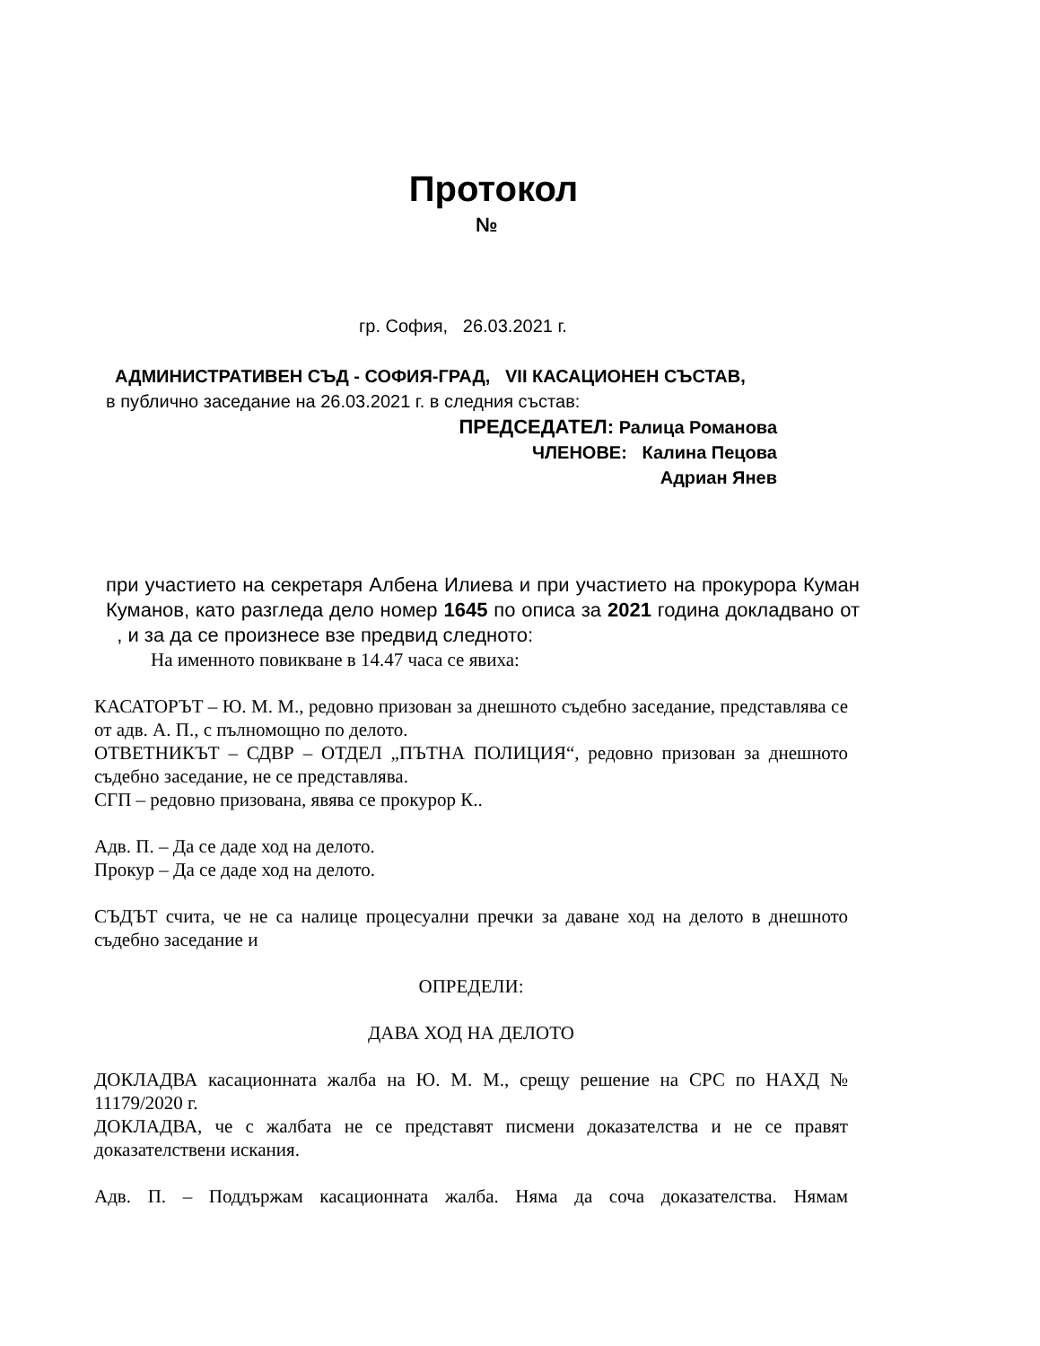Протокол
№
гр. София, 26.03.2021 г.
АДМИНИСТРАТИВЕН СЪД - СОФИЯ-ГРАД, VII КАСАЦИОНЕН СЪСТАВ,
в публично заседание на 26.03.2021 г. в следния състав:
ПРЕДСЕДАТЕЛ: Ралица Романова
ЧЛЕНОВЕ: Калина Пецова
Адриан Янев
при участието на секретаря Албена Илиева и при участието на прокурора Куман Куманов, като разгледа дело номер 1645 по описа за 2021 година докладвано от , и за да се произнесе взе предвид следното:
На именното повикване в 14.47 часа се явиха:
КАСАТОРЪТ – Ю. М. М., редовно призован за днешното съдебно заседание, представлява се от адв. А. П., с пълномощно по делото.
ОТВЕТНИКЪТ – СДВР – ОТДЕЛ „ПЪТНА ПОЛИЦИЯ“, редовно призован за днешното съдебно заседание, не се представлява.
СГП – редовно призована, явява се прокурор К..
Адв. П. – Да се даде ход на делото.
Прокур – Да се даде ход на делото.
СЪДЪТ счита, че не са налице процесуални пречки за даване ход на делото в днешното съдебно заседание и
ОПРЕДЕЛИ:
ДАВА ХОД НА ДЕЛОТО
ДОКЛАДВА касационната жалба на Ю. М. М., срещу решение на СРС по НАХД № 11179/2020 г.
ДОКЛАДВА, че с жалбата не се представят писмени доказателства и не се правят доказателствени искания.
Адв. П. – Поддържам касационната жалба. Няма да соча доказателства. Нямам